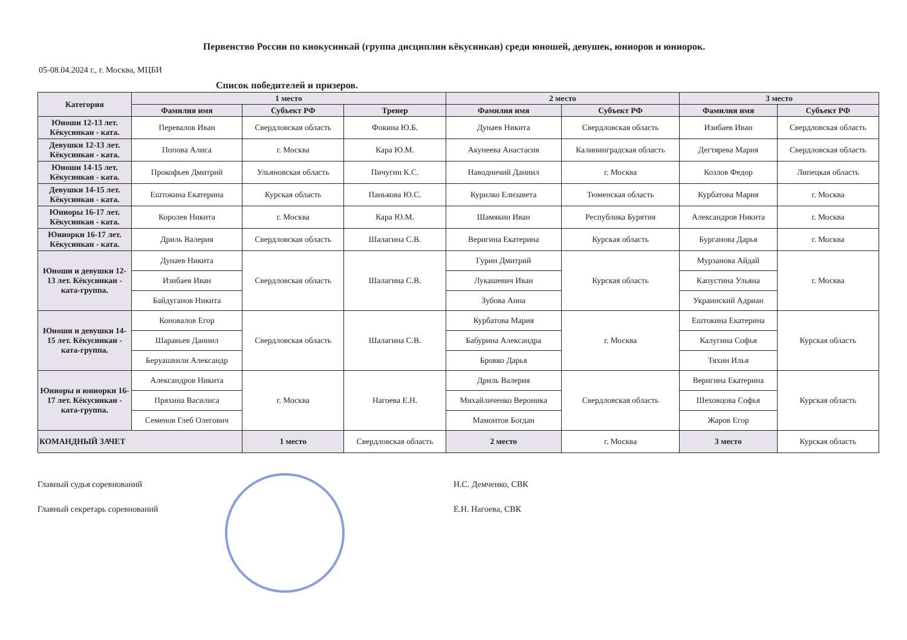Первенство России по киокусинкай (группа дисциплин кёкусинкан) среди юношей, девушек, юниоров и юниорок.
05-08.04.2024 г., г. Москва, МЦБИ
Список победителей и призеров.
| Категория | 1 место | | | 2 место | | 3 место | |
| --- | --- | --- | --- | --- | --- | --- | --- |
| | Фамилия имя | Субъект РФ | Тренер | Фамилия имя | Субъект РФ | Фамилия имя | Субъект РФ |
| Юноши 12-13 лет. Кёкусинкан - ката. | Перевалов Иван | Свердловская область | Фокина Ю.Б. | Дунаев Никита | Свердловская область | Изибаев Иван | Свердловская область |
| Девушки 12-13 лет. Кёкусинкан - ката. | Попова Алиса | г. Москва | Кара Ю.М. | Акунеева Анастасия | Калининградская область | Дегтярева Мария | Свердловская область |
| Юноши 14-15 лет. Кёкусинкан - ката. | Прокофьев Дмитрий | Ульяновская область | Пичугин К.С. | Наводничий Даниил | г. Москва | Козлов Федор | Липецкая область |
| Девушки 14-15 лет. Кёкусинкан - ката. | Ештокина Екатерина | Курская область | Панькова Ю.С. | Курилко Елизавета | Тюменская область | Курбатова Мария | г. Москва |
| Юниоры 16-17 лет. Кёкусинкан - ката. | Королев Никита | г. Москва | Кара Ю.М. | Шамякин Иван | Республика Бурятия | Александров Никита | г. Москва |
| Юниорки 16-17 лет. Кёкусинкан - ката. | Дриль Валерия | Свердловская область | Шалагина С.В. | Веригина Екатерина | Курская область | Бурганова Дарья | г. Москва |
| Юноши и девушки 12-13 лет. Кёкусинкан - ката-группа. | Дунаев Никита | Свердловская область | Шалагина С.В. | Гурин Дмитрий | Курская область | Мурзанова Айдай | г. Москва |
| | Изибаев Иван | | | Лукашевич Иван | | Капустина Ульяна | |
| | Байдуганов Никита | | | Зубова Анна | | Украинский Адриан | |
| Юноши и девушки 14-15 лет. Кёкусинкан - ката-группа. | Коновалов Егор | Свердловская область | Шалагина С.В. | Курбатова Мария | г. Москва | Ештокина Екатерина | Курская область |
| | Шаравьев Даниил | | | Бабурина Александра | | Калугина Софья | |
| | Беруашвили Александр | | | Бровко Дарья | | Тяхин Илья | |
| Юниоры и юниорки 16-17 лет. Кёкусинкан - ката-группа. | Александров Никита | г. Москва | Нагоева Е.Н. | Дриль Валерия | Свердловская область | Веригина Екатерина | Курская область |
| | Пряхина Василиса | | | Михайличенко Вероника | | Шеховцова Софья | |
| | Семенов Глеб Олегович | | | Мамонтов Богдан | | Жаров Егор | |
| КОМАНДНЫЙ ЗАЧЕТ | | 1 место | Свердловская область | 2 место | г. Москва | 3 место | Курская область |
Главный судья соревнований
Главный секретарь соревнований
Н.С. Демченко, СВК
Е.Н. Нагоева, СВК